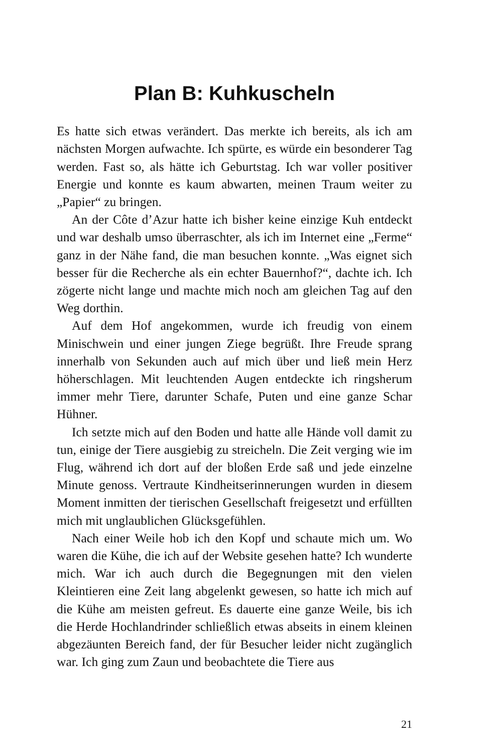Plan B: Kuhkuscheln
Es hatte sich etwas verändert. Das merkte ich bereits, als ich am nächsten Morgen aufwachte. Ich spürte, es würde ein besonderer Tag werden. Fast so, als hätte ich Geburtstag. Ich war voller positiver Energie und konnte es kaum abwarten, meinen Traum weiter zu „Papier“ zu bringen.
An der Côte d’Azur hatte ich bisher keine einzige Kuh entdeckt und war deshalb umso überraschter, als ich im Internet eine „Ferme“ ganz in der Nähe fand, die man besuchen konnte. „Was eignet sich besser für die Recherche als ein echter Bauernhof?“, dachte ich. Ich zögerte nicht lange und machte mich noch am gleichen Tag auf den Weg dorthin.
Auf dem Hof angekommen, wurde ich freudig von einem Minischwein und einer jungen Ziege begrüßt. Ihre Freude sprang innerhalb von Sekunden auch auf mich über und ließ mein Herz höherschlagen. Mit leuchtenden Augen entdeckte ich ringsherum immer mehr Tiere, darunter Schafe, Puten und eine ganze Schar Hühner.
Ich setzte mich auf den Boden und hatte alle Hände voll damit zu tun, einige der Tiere ausgiebig zu streicheln. Die Zeit verging wie im Flug, während ich dort auf der bloßen Erde saß und jede einzelne Minute genoss. Vertraute Kindheitserinnerungen wurden in diesem Moment inmitten der tierischen Gesellschaft freigesetzt und erfüllten mich mit unglaublichen Glücksgefühlen.
Nach einer Weile hob ich den Kopf und schaute mich um. Wo waren die Kühe, die ich auf der Website gesehen hatte? Ich wunderte mich. War ich auch durch die Begegnungen mit den vielen Kleintieren eine Zeit lang abgelenkt gewesen, so hatte ich mich auf die Kühe am meisten gefreut. Es dauerte eine ganze Weile, bis ich die Herde Hochlandrinder schließlich etwas abseits in einem kleinen abgezäunten Bereich fand, der für Besucher leider nicht zugänglich war. Ich ging zum Zaun und beobachtete die Tiere aus
21